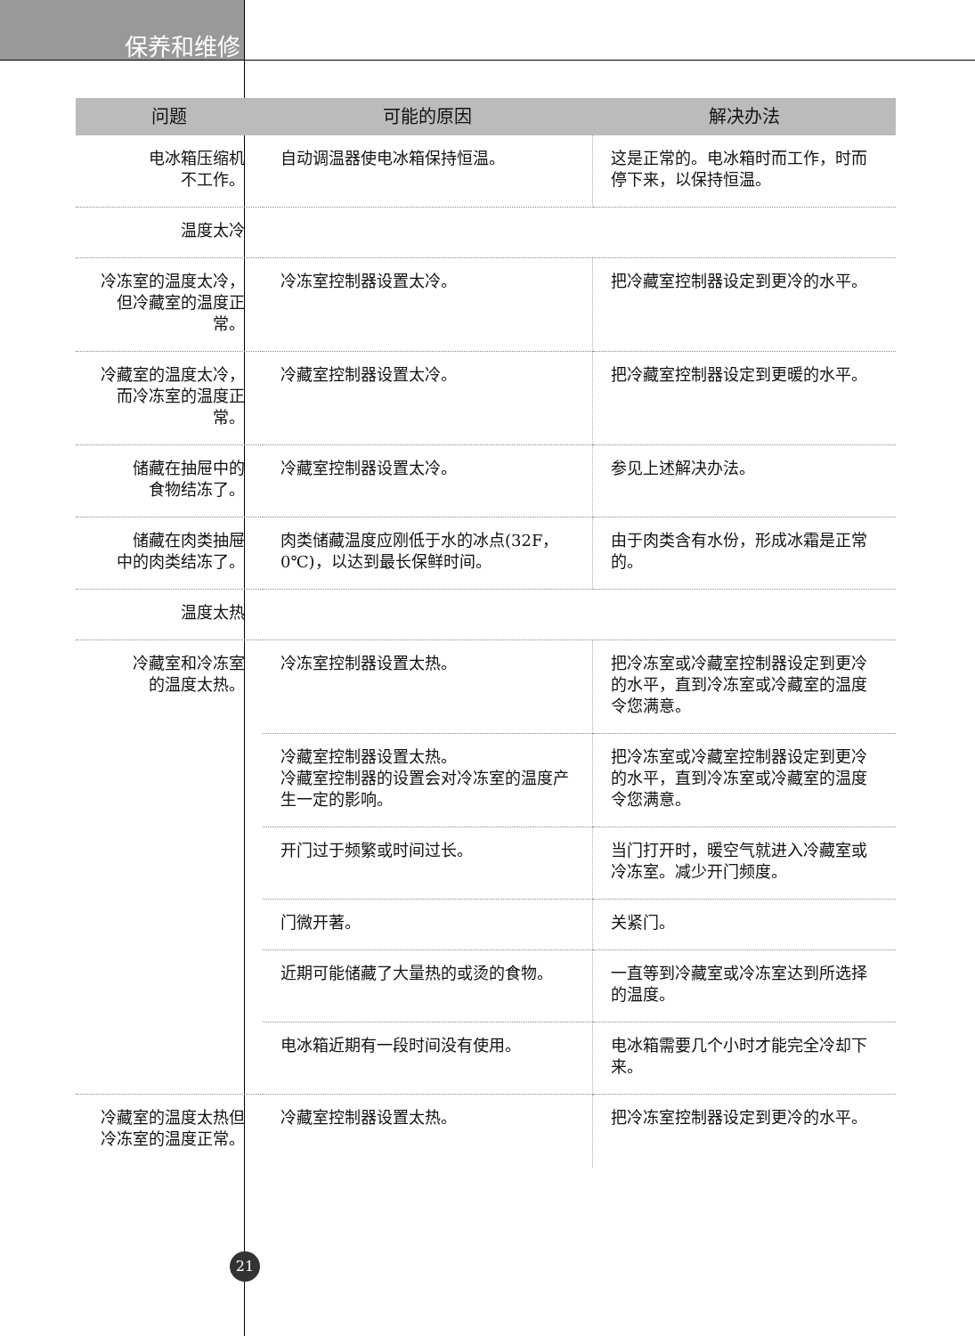保养和维修
| 问题 | 可能的原因 | 解决办法 |
| --- | --- | --- |
| 电冰箱压缩机 不工作。 | 自动调温器使电冰箱保持恒温。 | 这是正常的。电冰箱时而工作，时而停下来，以保持恒温。 |
| 温度太冷 | | |
| 冷冻室的温度太冷，但冷藏室的温度正常。 | 冷冻室控制器设置太冷。 | 把冷藏室控制器设定到更冷的水平。 |
| 冷藏室的温度太冷，而冷冻室的温度正常。 | 冷藏室控制器设置太冷。 | 把冷藏室控制器设定到更暖的水平。 |
| 储藏在抽屉中的 食物结冻了。 | 冷藏室控制器设置太冷。 | 参见上述解决办法。 |
| 储藏在肉类抽屉 中的肉类结冻了。 | 肉类储藏温度应刚低于水的冰点(32F，0℃)，以达到最长保鲜时间。 | 由于肉类含有水份，形成冰霜是正常的。 |
| 温度太热 | | |
| 冷藏室和冷冻室 的温度太热。 | 冷冻室控制器设置太热。 | 把冷冻室或冷藏室控制器设定到更冷的水平，直到冷冻室或冷藏室的温度令您满意。 |
| | 冷藏室控制器设置太热。 冷藏室控制器的设置会对冷冻室的温度产生一定的影响。 | 把冷冻室或冷藏室控制器设定到更冷的水平，直到冷冻室或冷藏室的温度令您满意。 |
| | 开门过于频繁或时间过长。 | 当门打开时，暖空气就进入冷藏室或冷冻室。减少开门频度。 |
| | 门微开著。 | 关紧门。 |
| | 近期可能储藏了大量热的或烫的食物。 | 一直等到冷藏室或冷冻室达到所选择的温度。 |
| | 电冰箱近期有一段时间没有使用。 | 电冰箱需要几个小时才能完全冷却下来。 |
| 冷藏室的温度太热但冷冻室的温度正常。 | 冷藏室控制器设置太热。 | 把冷冻室控制器设定到更冷的水平。 |
21